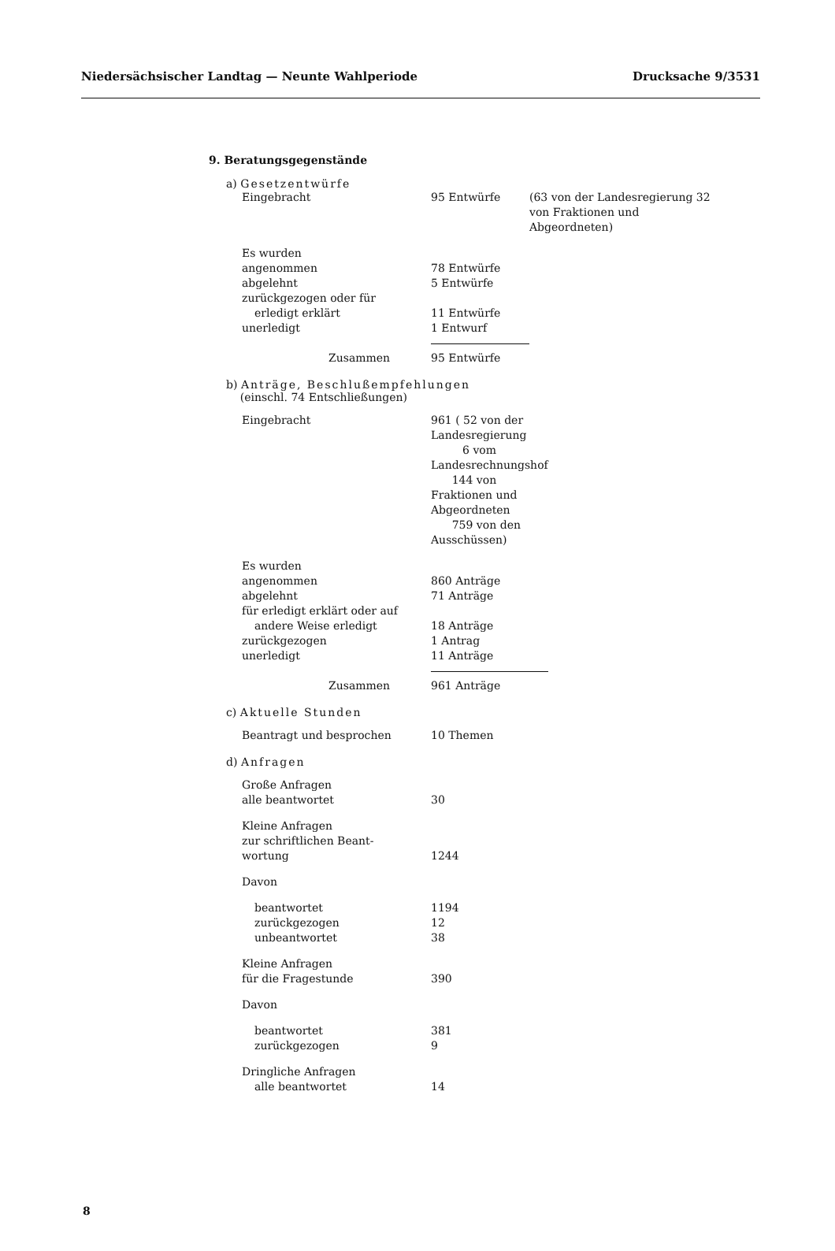Niedersächsischer Landtag — Neunte Wahlperiode Drucksache 9/3531
9. Beratungsgegenstände
a) Gesetzentwürfe
| Eingebracht | 95 Entwürfe | (63 von der Landesregierung 32 von Fraktionen und Abgeordneten) |
| Es wurden | | |
| angenommen | 78 Entwürfe | |
| abgelehnt | 5 Entwürfe | |
| zurückgezogen oder für | | |
| erledigt erklärt | 11 Entwürfe | |
| unerledigt | 1 Entwurf | |
| Zusammen | 95 Entwürfe | |
b) Anträge, Beschlußempfehlungen
(einschl. 74 Entschließungen)
| Eingebracht | 961 ( 52 von der Landesregierung 6 vom Landesrechnungshof 144 von Fraktionen und Abgeordneten 759 von den Ausschüssen) |
| Es wurden | |
| angenommen | 860 Anträge |
| abgelehnt | 71 Anträge |
| für erledigt erklärt oder auf | |
| andere Weise erledigt | 18 Anträge |
| zurückgezogen | 1 Antrag |
| unerledigt | 11 Anträge |
| Zusammen | 961 Anträge |
c) Aktuelle Stunden
| Beantragt und besprochen | 10 Themen |
d) Anfragen
| Große Anfragen | |
| alle beantwortet | 30 |
| Kleine Anfragen | |
| zur schriftlichen Beant- | |
| wortung | 1244 |
| Davon | |
| beantwortet | 1194 |
| zurückgezogen | 12 |
| unbeantwortet | 38 |
| Kleine Anfragen | |
| für die Fragestunde | 390 |
| Davon | |
| beantwortet | 381 |
| zurückgezogen | 9 |
| Dringliche Anfragen | |
| alle beantwortet | 14 |
8